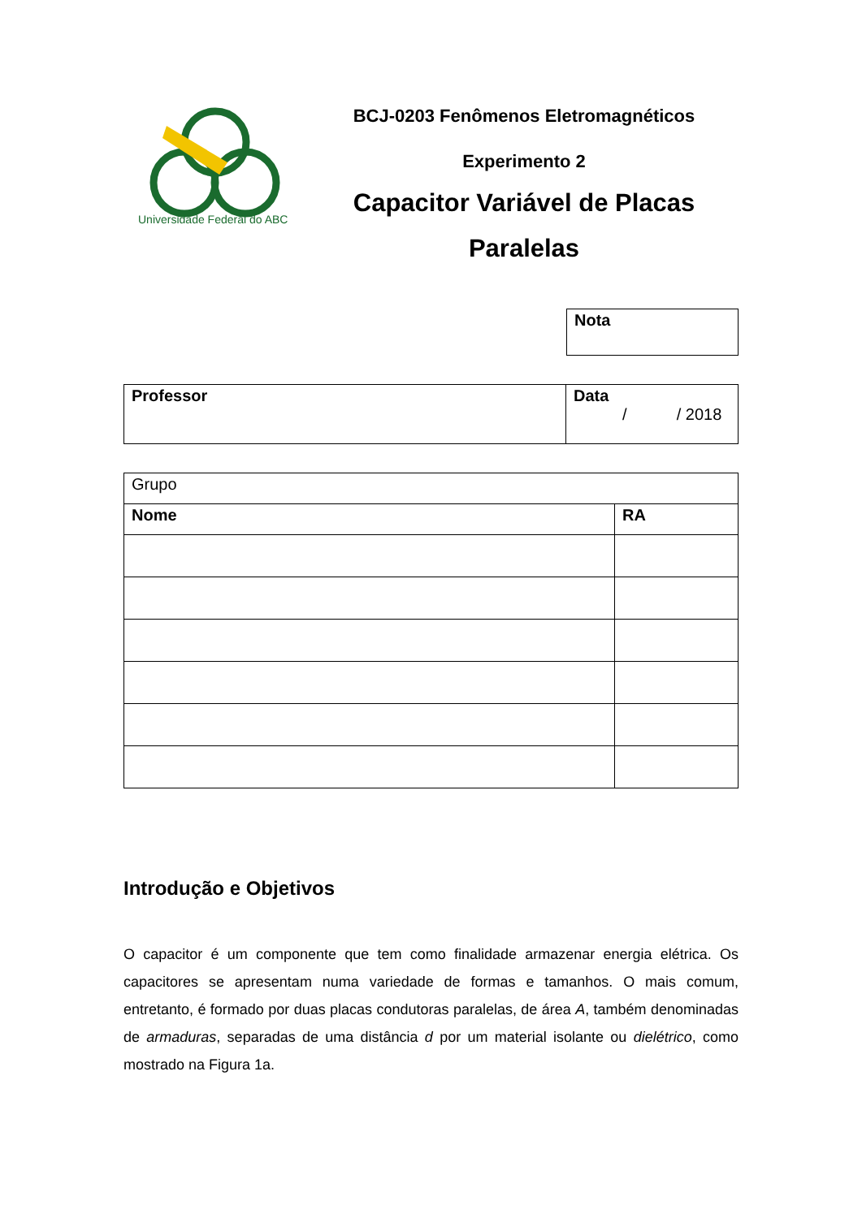Universidade Federal do ABC
BCJ-0203 Fenômenos Eletromagnéticos
Experimento 2
Capacitor Variável de Placas Paralelas
| Nota |
| Professor | Data / / 2018 |
| Grupo | |
| Nome | RA |
Introdução e Objetivos
O capacitor é um componente que tem como finalidade armazenar energia elétrica. Os capacitores se apresentam numa variedade de formas e tamanhos. O mais comum, entretanto, é formado por duas placas condutoras paralelas, de área A, também denominadas de armaduras, separadas de uma distância d por um material isolante ou dielétrico, como mostrado na Figura 1a.